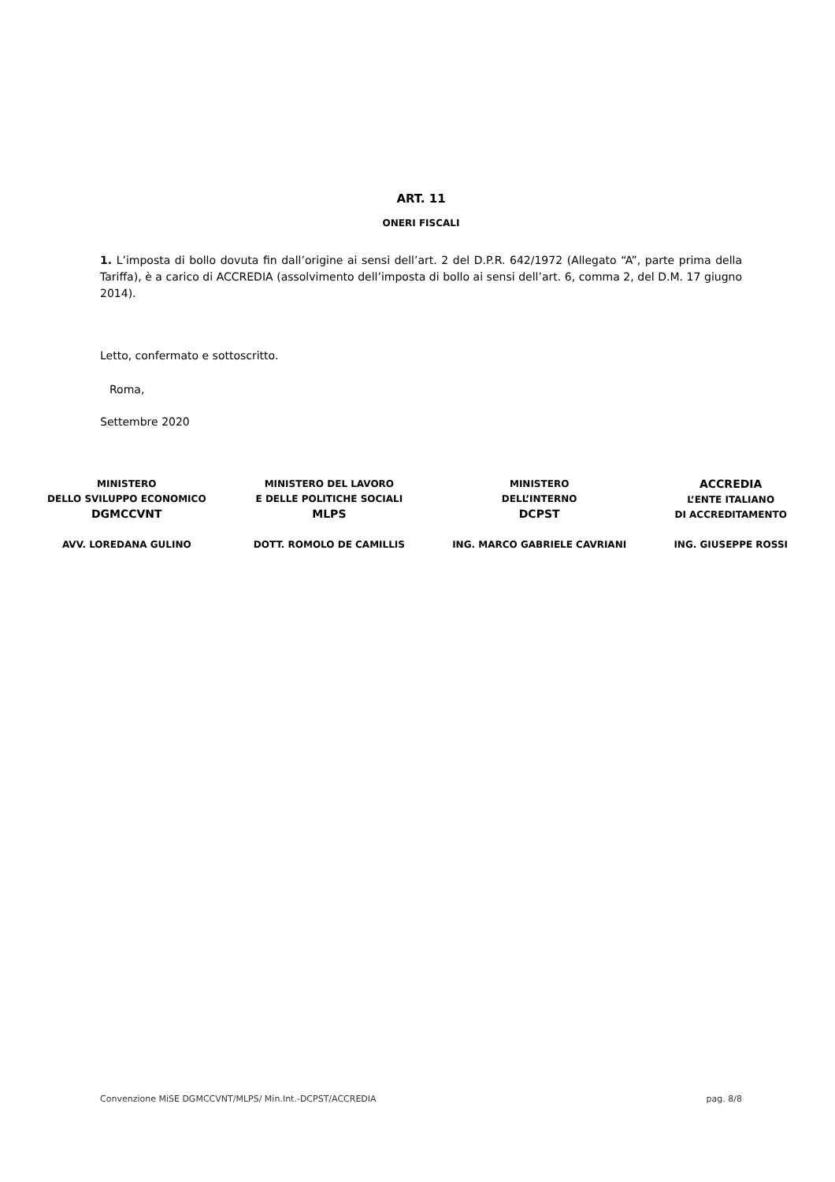ART. 11
ONERI FISCALI
1. L’imposta di bollo dovuta fin dall’origine ai sensi dell’art. 2 del D.P.R. 642/1972 (Allegato “A”, parte prima della Tariffa), è a carico di ACCREDIA (assolvimento dell’imposta di bollo ai sensi dell’art. 6, comma 2, del D.M. 17 giugno 2014).
Letto, confermato e sottoscritto.
Roma,
Settembre 2020
MINISTERO
DELLO SVILUPPO ECONOMICO
DGMCCVNT
AVV. LOREDANA GULINO
MINISTERO DEL LAVORO
E DELLE POLITICHE SOCIALI
MLPS
DOTT. ROMOLO DE CAMILLIS
MINISTERO
DELL’INTERNO
DCPST
ING. MARCO GABRIELE CAVRIANI
ACCREDIA
L’ENTE ITALIANO
DI ACCREDITAMENTO
ING. GIUSEPPE ROSSI
Convenzione MiSE DGMCCVNT/MLPS/ Min.Int.-DCPST/ACCREDIA pag. 8/8